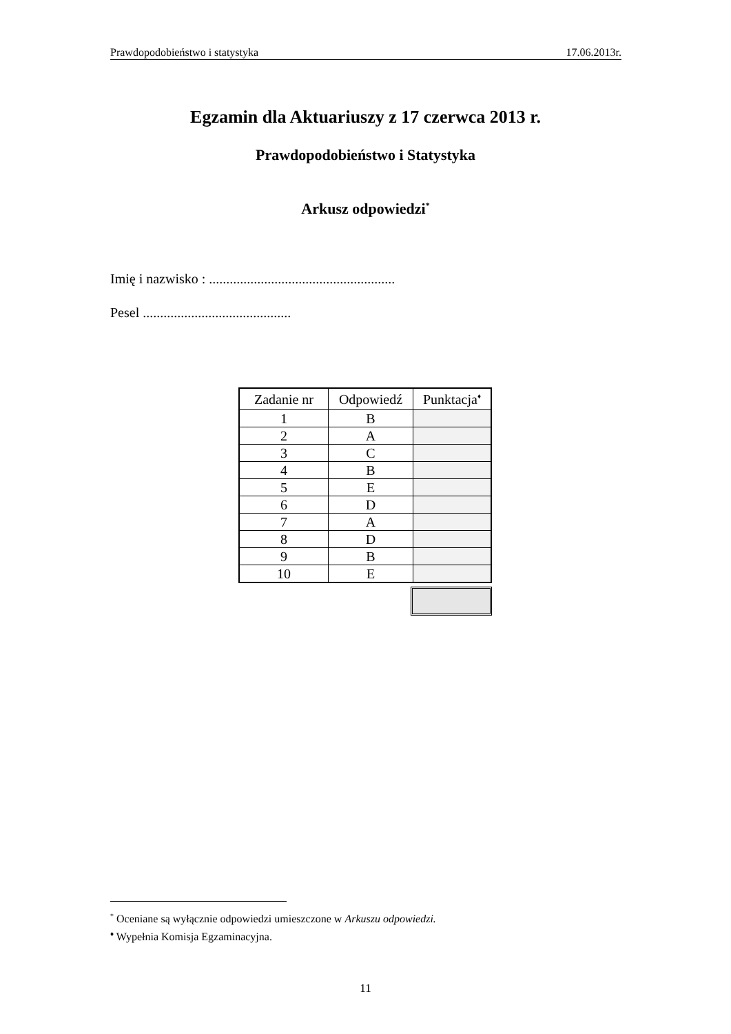Prawdopodobieństwo i statystyka 17.06.2013r.
Egzamin dla Aktuariuszy z 17 czerwca 2013 r.
Prawdopodobieństwo i Statystyka
Arkusz odpowiedzi<sup>*</sup>
Imię i nazwisko : ......................................................
Pesel ...........................................
| Zadanie nr | Odpowiedź | Punktacja<sup>♦</sup> |
| --- | --- | --- |
| 1 | B | |
| 2 | A | |
| 3 | C | |
| 4 | B | |
| 5 | E | |
| 6 | D | |
| 7 | A | |
| 8 | D | |
| 9 | B | |
| 10 | E | |
<sup>*</sup> Oceniane są wyłącznie odpowiedzi umieszczone w Arkuszu odpowiedzi.
<sup>♦</sup> Wypełnia Komisja Egzaminacyjna.
11